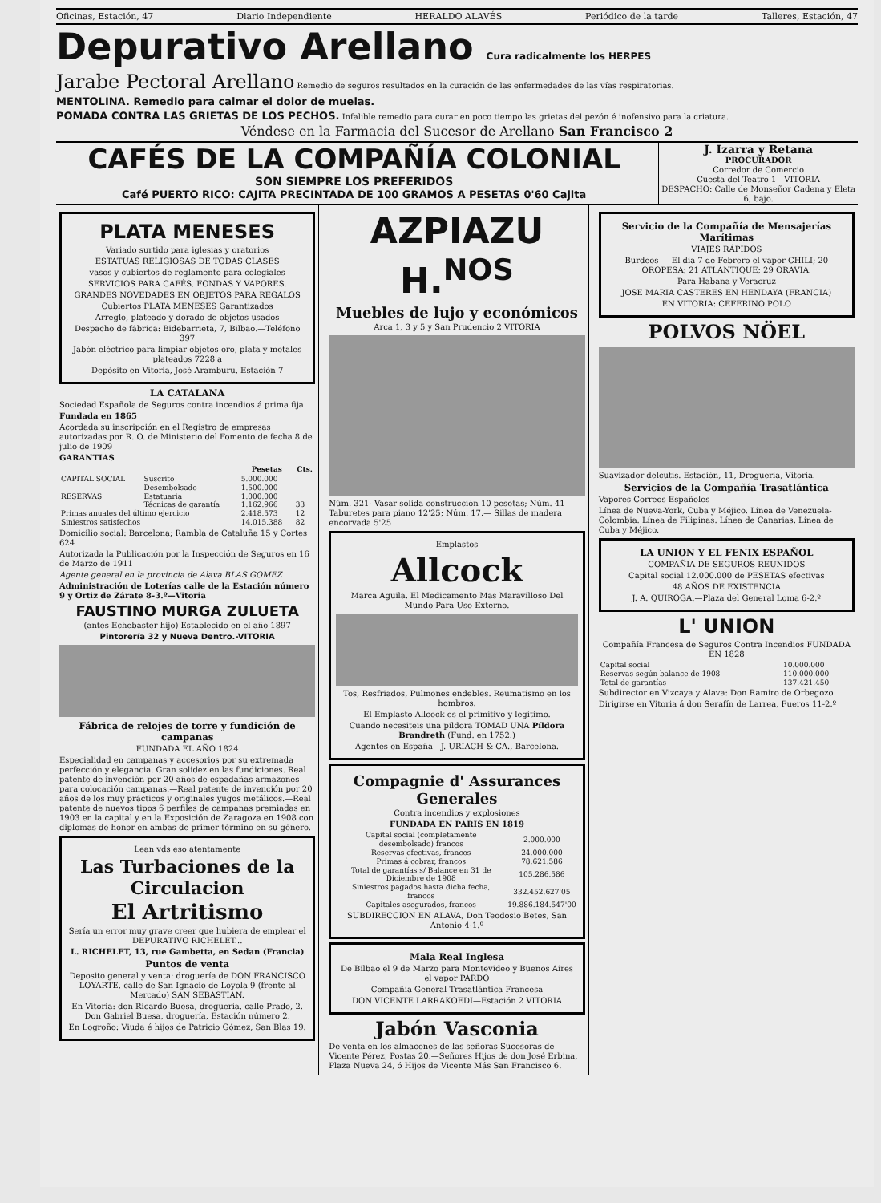Oficinas, Estación, 47 Diario Independiente HERALDO ALAVÉS Periódico de la tarde Talleres, Estación, 47
Depurativo Arellano Cura radicalmente los HERPES
Jarabe Pectoral Arellano Remedio de seguros resultados en la curación de las enfermedades de las vías respiratorias.
MENTOLINA. Remedio para calmar el dolor de muelas.
POMADA CONTRA LAS GRIETAS DE LOS PECHOS. Infalible remedio para curar en poco tiempo las grietas del pezón é inofensivo para la criatura.
Véndese en la Farmacia del Sucesor de Arellano San Francisco 2
CAFÉS DE LA COMPAÑÍA COLONIAL
SON SIEMPRE LOS PREFERIDOS
Café PUERTO RICO: CAJITA PRECINTADA DE 100 GRAMOS A PESETAS 0'60 Cajita
J. Izarra y Retana
PROCURADOR
Corredor de Comercio
Cuesta del Teatro 1—VITORIA
DESPACHO: Calle de Monseñor Cadena y Eleta 6, bajo.
PLATA MENESES
Variado surtido para iglesias y oratorios
ESTATUAS RELIGIOSAS DE TODAS CLASES
vasos y cubiertos de reglamento para colegiales
SERVICIOS PARA CAFÉS, FONDAS Y VAPORES.
GRANDES NOVEDADES EN OBJETOS PARA REGALOS
Cubiertos PLATA MENESES Garantizados
Arreglo, plateado y dorado de objetos usados
Despacho de fábrica: Bidebarrieta, 7, Bilbao.—Teléfono 397
Jabón eléctrico para limpiar objetos oro, plata y metales plateados 7228'a
Depósito en Vitoria, José Aramburu, Estación 7
LA CATALANA
Sociedad Española de Seguros contra incendios á prima fija
Fundada en 1865
Acordada su inscripción en el Registro de empresas autorizadas por R. O. de Ministerio del Fomento de fecha 8 de julio de 1909
GARANTIAS
| | | Pesetas | Cts. |
| --- | --- | --- | --- |
| CAPITAL SOCIAL | Suscrito | 5.000.000 | |
| | Desembolsado | 1.500.000 | |
| RESERVAS | Estatuaria | 1.000.000 | |
| | Técnicas de garantía | 1.162.966 | 33 |
| Primas anuales del último ejercicio | | 2.418.573 | 12 |
| Siniestros satisfechos | | 14.015.388 | 82 |
Domicilio social: Barcelona; Rambla de Cataluña 15 y Cortes 624
Autorizada la Publicación por la Inspección de Seguros en 16 de Marzo de 1911
Agente general en la provincia de Alava BLAS GOMEZ
Administración de Loterías calle de la Estación número 9 y Ortiz de Zárate 8-3.º—Vitoria
FAUSTINO MURGA ZULUETA
(antes Echebaster hijo) Establecido en el año 1897
Pintorería 32 y Nueva Dentro.-VITORIA
Fábrica de relojes de torre y fundición de campanas
FUNDADA EL AÑO 1824
Especialidad en campanas y accesorios por su extremada perfección y elegancia. Gran solidez en las fundiciones. Real patente de invención por 20 años de espadañas armazones para colocación campanas.—Real patente de invención por 20 años de los muy prácticos y originales yugos metálicos.—Real patente de nuevos tipos 6 perfiles de campanas premiadas en 1903 en la capital y en la Exposición de Zaragoza en 1908 con diplomas de honor en ambas de primer término en su género.
Lean vds eso atentamente
Las Turbaciones de la Circulacion
El Artritismo
Sería un error muy grave creer que hubiera de emplear el DEPURATIVO RICHELET...
L. RICHELET, 13, rue Gambetta, en Sedan (Francia)
Puntos de venta
Deposito general y venta: droguería de DON FRANCISCO LOYARTE, calle de San Ignacio de Loyola 9 (frente al Mercado) SAN SEBASTIAN.
En Vitoria: don Ricardo Buesa, droguería, calle Prado, 2. Don Gabriel Buesa, droguería, Estación número 2.
En Logroño: Viuda é hijos de Patricio Gómez, San Blas 19.
AZPIAZU H.<sup>NOS</sup>
Muebles de lujo y económicos
Arca 1, 3 y 5 y San Prudencio 2 VITORIA
Núm. 321- Vasar sólida construcción 10 pesetas; Núm. 41—Taburetes para piano 12'25; Núm. 17.— Sillas de madera encorvada 5'25
Emplastos
Allcock
Marca Aguila. El Medicamento Mas Maravilloso Del Mundo Para Uso Externo.
Tos, Resfriados, Pulmones endebles. Reumatismo en los hombros.
El Emplasto Allcock es el primitivo y legítimo.
Cuando necesiteis una píldora TOMAD UNA Píldora Brandreth (Fund. en 1752.)
Agentes en España—J. URIACH & CA., Barcelona.
Compagnie d' Assurances Generales
Contra incendios y explosiones
FUNDADA EN PARIS EN 1819
| Capital social (completamente desembolsado) francos | 2.000.000 |
| Reservas efectivas, francos | 24.000.000 |
| Primas á cobrar, francos | 78.621.586 |
| Total de garantías s/ Balance en 31 de Diciembre de 1908 | 105.286.586 |
| Siniestros pagados hasta dicha fecha, francos | 332.452.627'05 |
| Capitales asegurados, francos | 19.886.184.547'00 |
SUBDIRECCION EN ALAVA, Don Teodosio Betes, San Antonio 4-1.º
Mala Real Inglesa
De Bilbao el 9 de Marzo para Montevideo y Buenos Aires el vapor PARDO
Compañía General Trasatlántica Francesa
DON VICENTE LARRAKOEDI—Estación 2 VITORIA
Jabón Vasconia
De venta en los almacenes de las señoras Sucesoras de Vicente Pérez, Postas 20.—Señores Hijos de don José Erbina, Plaza Nueva 24, ó Hijos de Vicente Más San Francisco 6.
Servicio de la Compañía de Mensajerías Marítimas
VIAJES RÁPIDOS
Burdeos — El día 7 de Febrero el vapor CHILI; 20 OROPESA; 21 ATLANTIQUE; 29 ORAVIA.
Para Habana y Veracruz
JOSE MARIA CASTERES EN HENDAYA (FRANCIA)
EN VITORIA: CEFERINO POLO
POLVOS NÖEL
Suavizador delcutis. Estación, 11, Droguería, Vitoria.
Servicios de la Compañía Trasatlántica
Vapores Correos Españoles
Línea de Nueva-York, Cuba y Méjico. Línea de Venezuela-Colombia. Línea de Filipinas. Línea de Canarias. Línea de Cuba y Méjico.
LA UNION Y EL FENIX ESPAÑOL
COMPAÑIA DE SEGUROS REUNIDOS
Capital social 12.000.000 de PESETAS efectivas
48 AÑOS DE EXISTENCIA
J. A. QUIROGA.—Plaza del General Loma 6-2.º
L' UNION
Compañía Francesa de Seguros Contra Incendios FUNDADA EN 1828
| Capital social | 10.000.000 |
| Reservas según balance de 1908 | 110.000.000 |
| Total de garantías | 137.421.450 |
Subdirector en Vizcaya y Alava: Don Ramiro de Orbegozo
Dirigirse en Vitoria á don Serafín de Larrea, Fueros 11-2.º